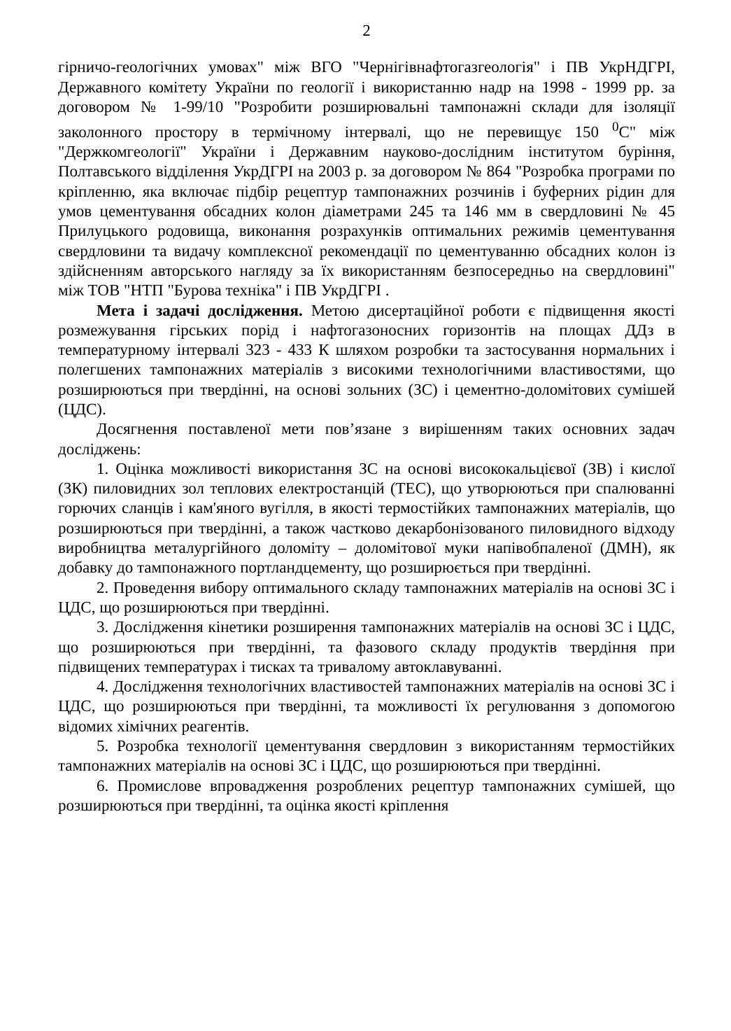2
гірничо-геологічних умовах" між ВГО "Чернігівнафтогазгеологія" і ПВ УкрНДГРІ, Державного комітету України по геології і використанню надр на 1998 - 1999 рр. за договором № 1-99/10 "Розробити розширювальні тампонажні склади для ізоляції заколонного простору в термічному інтервалі, що не перевищує 150 <sup>0</sup>С" між "Держкомгеології" України і Державним науково-дослідним інститутом буріння, Полтавського відділення УкрДГРІ на 2003 р. за договором № 864 "Розробка програми по кріпленню, яка включає підбір рецептур тампонажних розчинів і буферних рідин для умов цементування обсадних колон діаметрами 245 та 146 мм в свердловині № 45 Прилуцького родовища, виконання розрахунків оптимальних режимів цементування свердловини та видачу комплексної рекомендації по цементуванню обсадних колон із здійсненням авторського нагляду за їх використанням безпосередньо на свердловині" між ТОВ "НТП "Бурова техніка" і ПВ УкрДГРІ .
Мета і задачі дослідження. Метою дисертаційної роботи є підвищення якості розмежування гірських порід і нафтогазоносних горизонтів на площах ДДз в температурному інтервалі 323 - 433 К шляхом розробки та застосування нормальних і полегшених тампонажних матеріалів з високими технологічними властивостями, що розширюються при твердінні, на основі зольних (ЗС) і цементно-доломітових сумішей (ЦДС).
Досягнення поставленої мети пов’язане з вирішенням таких основних задач досліджень:
1. Оцінка можливості використання ЗС на основі висококальцієвої (ЗВ) і кислої (ЗК) пиловидних зол теплових електростанцій (ТЕС), що утворюються при спалюванні горючих сланців і кам'яного вугілля, в якості термостійких тампонажних матеріалів, що розширюються при твердінні, а також частково декарбонізованого пиловидного відходу виробництва металургійного доломіту – доломітової муки напівобпаленої (ДМН), як добавку до тампонажного портландцементу, що розширюється при твердінні.
2. Проведення вибору оптимального складу тампонажних матеріалів на основі ЗС і ЦДС, що розширюються при твердінні.
3. Дослідження кінетики розширення тампонажних матеріалів на основі ЗС і ЦДС, що розширюються при твердінні, та фазового складу продуктів твердіння при підвищених температурах і тисках та тривалому автоклавуванні.
4. Дослідження технологічних властивостей тампонажних матеріалів на основі ЗС і ЦДС, що розширюються при твердінні, та можливості їх регулювання з допомогою відомих хімічних реагентів.
5. Розробка технології цементування свердловин з використанням термостійких тампонажних матеріалів на основі ЗС і ЦДС, що розширюються при твердінні.
6. Промислове впровадження розроблених рецептур тампонажних сумішей, що розширюються при твердінні, та оцінка якості кріплення